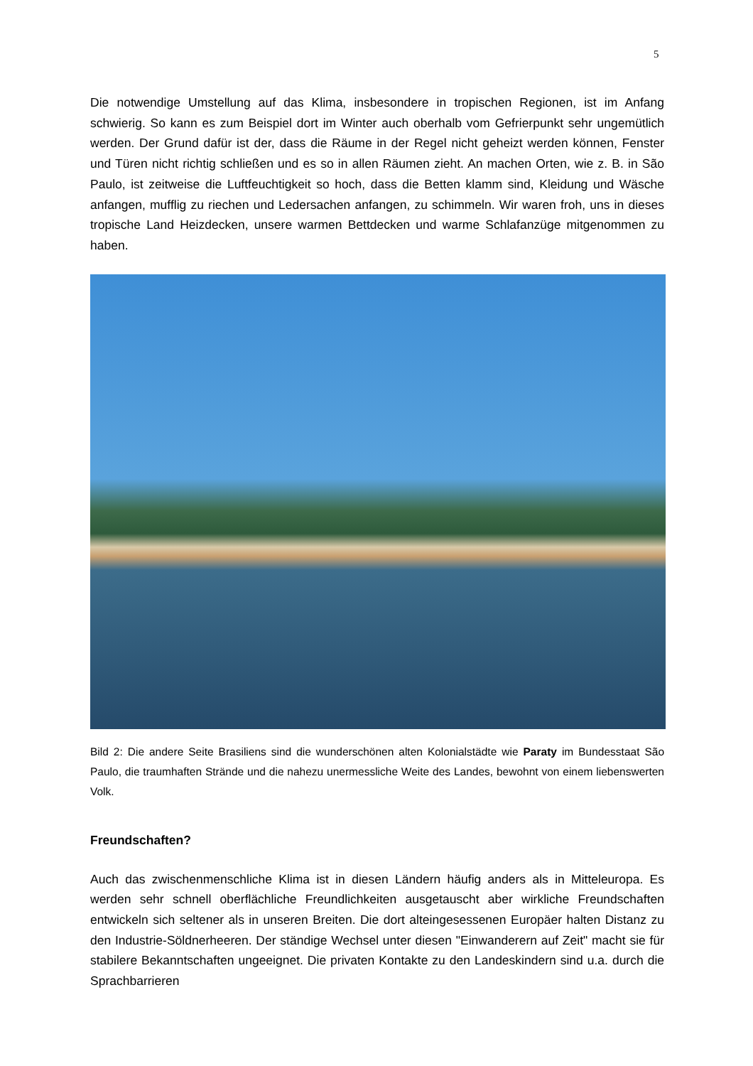5
Die notwendige Umstellung auf das Klima, insbesondere in tropischen Regionen, ist im Anfang schwierig. So kann es zum Beispiel dort im Winter auch oberhalb vom Gefrierpunkt sehr ungemütlich werden. Der Grund dafür ist der, dass die Räume in der Regel nicht geheizt werden können, Fenster und Türen nicht richtig schließen und es so in allen Räumen zieht. An machen Orten, wie z. B. in São Paulo, ist zeitweise die Luftfeuchtigkeit so hoch, dass die Betten klamm sind, Kleidung und Wäsche anfangen, mufflig zu riechen und Ledersachen anfangen, zu schimmeln. Wir waren froh, uns in dieses tropische Land Heizdecken, unsere warmen Bettdecken und warme Schlafanzüge mitgenommen zu haben.
Bild 2: Die andere Seite Brasiliens sind die wunderschönen alten Kolonialstädte wie Paraty im Bundesstaat São Paulo, die traumhaften Strände und die nahezu unermessliche Weite des Landes, bewohnt von einem liebenswerten Volk.
Freundschaften?
Auch das zwischenmenschliche Klima ist in diesen Ländern häufig anders als in Mitteleuropa. Es werden sehr schnell oberflächliche Freundlichkeiten ausgetauscht aber wirkliche Freundschaften entwickeln sich seltener als in unseren Breiten. Die dort alteingesessenen Europäer halten Distanz zu den Industrie-Söldnerheeren. Der ständige Wechsel unter diesen "Einwanderern auf Zeit" macht sie für stabilere Bekanntschaften ungeeignet. Die privaten Kontakte zu den Landeskindern sind u.a. durch die Sprachbarrieren